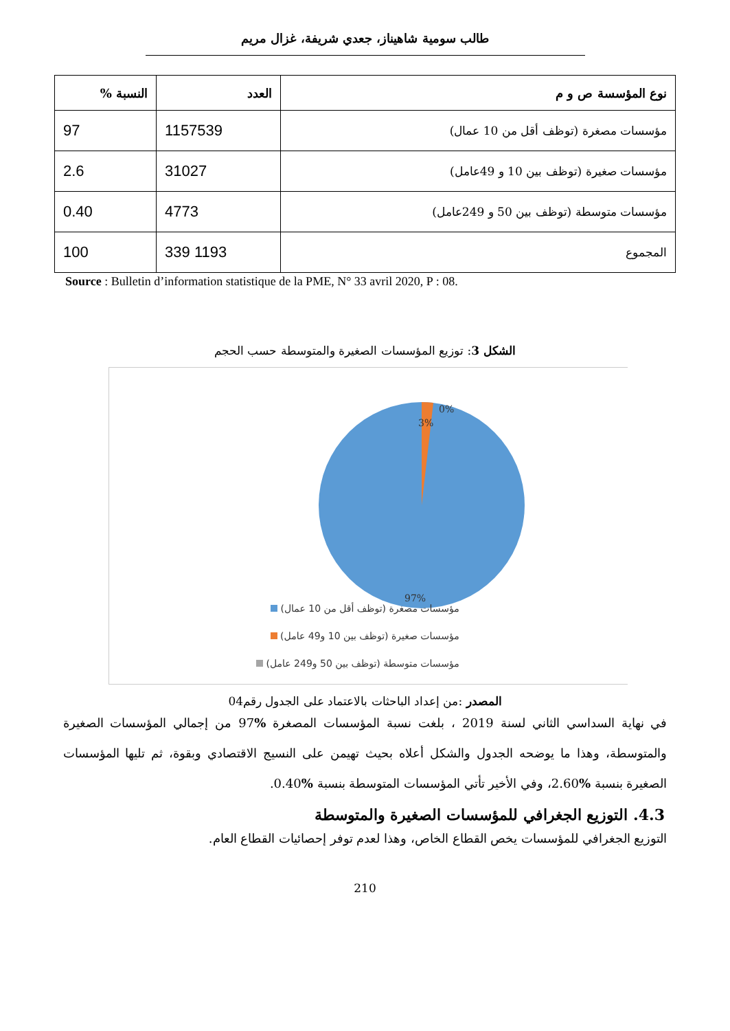طالب سومية شاهيناز، جعدي شريفة، غزال مريم
| نوع المؤسسة ص و م | العدد | النسبة % |
| --- | --- | --- |
| مؤسسات مصغرة (توظف أقل من 10 عمال) | 1157539 | 97 |
| مؤسسات صغيرة (توظف بين 10 و 49عامل) | 31027 | 2.6 |
| مؤسسات متوسطة (توظف بين 50 و 249عامل) | 4773 | 0.40 |
| المجموع | 1193 339 | 100 |
Source : Bulletin d’information statistique de la PME, N° 33 avril 2020, P : 08.
الشكل 3: توزيع المؤسسات الصغيرة والمتوسطة حسب الحجم
3%
0%
97%
مؤسسات مصغرة (توظف أقل من 10 عمال)
مؤسسات صغيرة (توظف بين 10 و49 عامل)
مؤسسات متوسطة (توظف بين 50 و249 عامل)
المصدر :من إعداد الباحثات بالاعتماد على الجدول رقم04
في نهاية السداسي الثاني لسنة 2019 ، بلغت نسبة المؤسسات المصغرة % 97 من إجمالي المؤسسات الصغيرة والمتوسطة، وهذا ما يوضحه الجدول والشكل أعلاه بحيث تهيمن على النسيج الاقتصادي وبقوة، ثم تليها المؤسسات الصغيرة بنسبة % 2.60، وفي الأخير تأتي المؤسسات المتوسطة بنسبة % 0.40.
4.3. التوزيع الجغرافي للمؤسسات الصغيرة والمتوسطة
التوزيع الجغرافي للمؤسسات يخص القطاع الخاص، وهذا لعدم توفر إحصائيات القطاع العام.
210